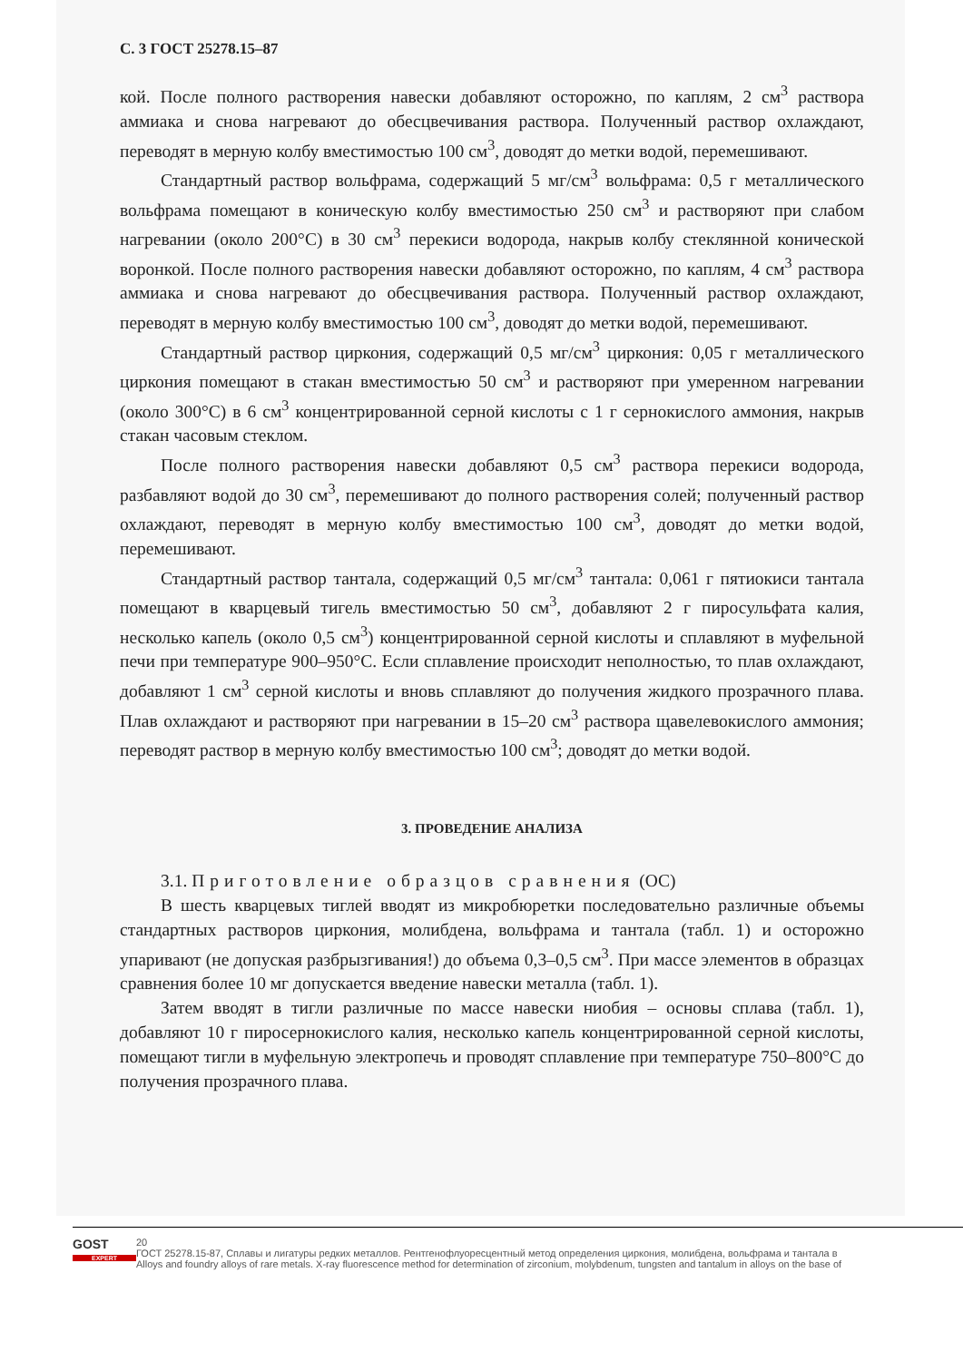С. 3 ГОСТ 25278.15–87
кой. После полного растворения навески добавляют осторожно, по каплям, 2 см<sup>3</sup> раствора аммиака и снова нагревают до обесцвечивания раствора. Полученный раствор охлаждают, переводят в мерную колбу вместимостью 100 см<sup>3</sup>, доводят до метки водой, перемешивают.
Стандартный раствор вольфрама, содержащий 5 мг/см<sup>3</sup> вольфрама: 0,5 г металлического вольфрама помещают в коническую колбу вместимостью 250 см<sup>3</sup> и растворяют при слабом нагревании (около 200°С) в 30 см<sup>3</sup> перекиси водорода, накрыв колбу стеклянной конической воронкой. После полного растворения навески добавляют осторожно, по каплям, 4 см<sup>3</sup> раствора аммиака и снова нагревают до обесцвечивания раствора. Полученный раствор охлаждают, переводят в мерную колбу вместимостью 100 см<sup>3</sup>, доводят до метки водой, перемешивают.
Стандартный раствор циркония, содержащий 0,5 мг/см<sup>3</sup> циркония: 0,05 г металлического циркония помещают в стакан вместимостью 50 см<sup>3</sup> и растворяют при умеренном нагревании (около 300°С) в 6 см<sup>3</sup> концентрированной серной кислоты с 1 г сернокислого аммония, накрыв стакан часовым стеклом.
После полного растворения навески добавляют 0,5 см<sup>3</sup> раствора перекиси водорода, разбавляют водой до 30 см<sup>3</sup>, перемешивают до полного растворения солей; полученный раствор охлаждают, переводят в мерную колбу вместимостью 100 см<sup>3</sup>, доводят до метки водой, перемешивают.
Стандартный раствор тантала, содержащий 0,5 мг/см<sup>3</sup> тантала: 0,061 г пятиокиси тантала помещают в кварцевый тигель вместимостью 50 см<sup>3</sup>, добавляют 2 г пиросульфата калия, несколько капель (около 0,5 см<sup>3</sup>) концентрированной серной кислоты и сплавляют в муфельной печи при температуре 900–950°С. Если сплавление происходит неполностью, то плав охлаждают, добавляют 1 см<sup>3</sup> серной кислоты и вновь сплавляют до получения жидкого прозрачного плава. Плав охлаждают и растворяют при нагревании в 15–20 см<sup>3</sup> раствора щавелевокислого аммония; переводят раствор в мерную колбу вместимостью 100 см<sup>3</sup>; доводят до метки водой.
3. ПРОВЕДЕНИЕ АНАЛИЗА
3.1. Приготовление образцов сравнения (ОС)
В шесть кварцевых тиглей вводят из микробюретки последовательно различные объемы стандартных растворов циркония, молибдена, вольфрама и тантала (табл. 1) и осторожно упаривают (не допуская разбрызгивания!) до объема 0,3–0,5 см<sup>3</sup>. При массе элементов в образцах сравнения более 10 мг допускается введение навески металла (табл. 1).
Затем вводят в тигли различные по массе навески ниобия – основы сплава (табл. 1), добавляют 10 г пиросернокислого калия, несколько капель концентрированной серной кислоты, помещают тигли в муфельную электропечь и проводят сплавление при температуре 750–800°С до получения прозрачного плава.
GOST
EXPERT
20
ГОСТ 25278.15-87, Сплавы и лигатуры редких металлов. Рентгенофлуоресцентный метод определения циркония, молибдена, вольфрама и тантала в
Alloys and foundry alloys of rare metals. X-ray fluorescence method for determination of zirconium, molybdenum, tungsten and tantalum in alloys on the base of